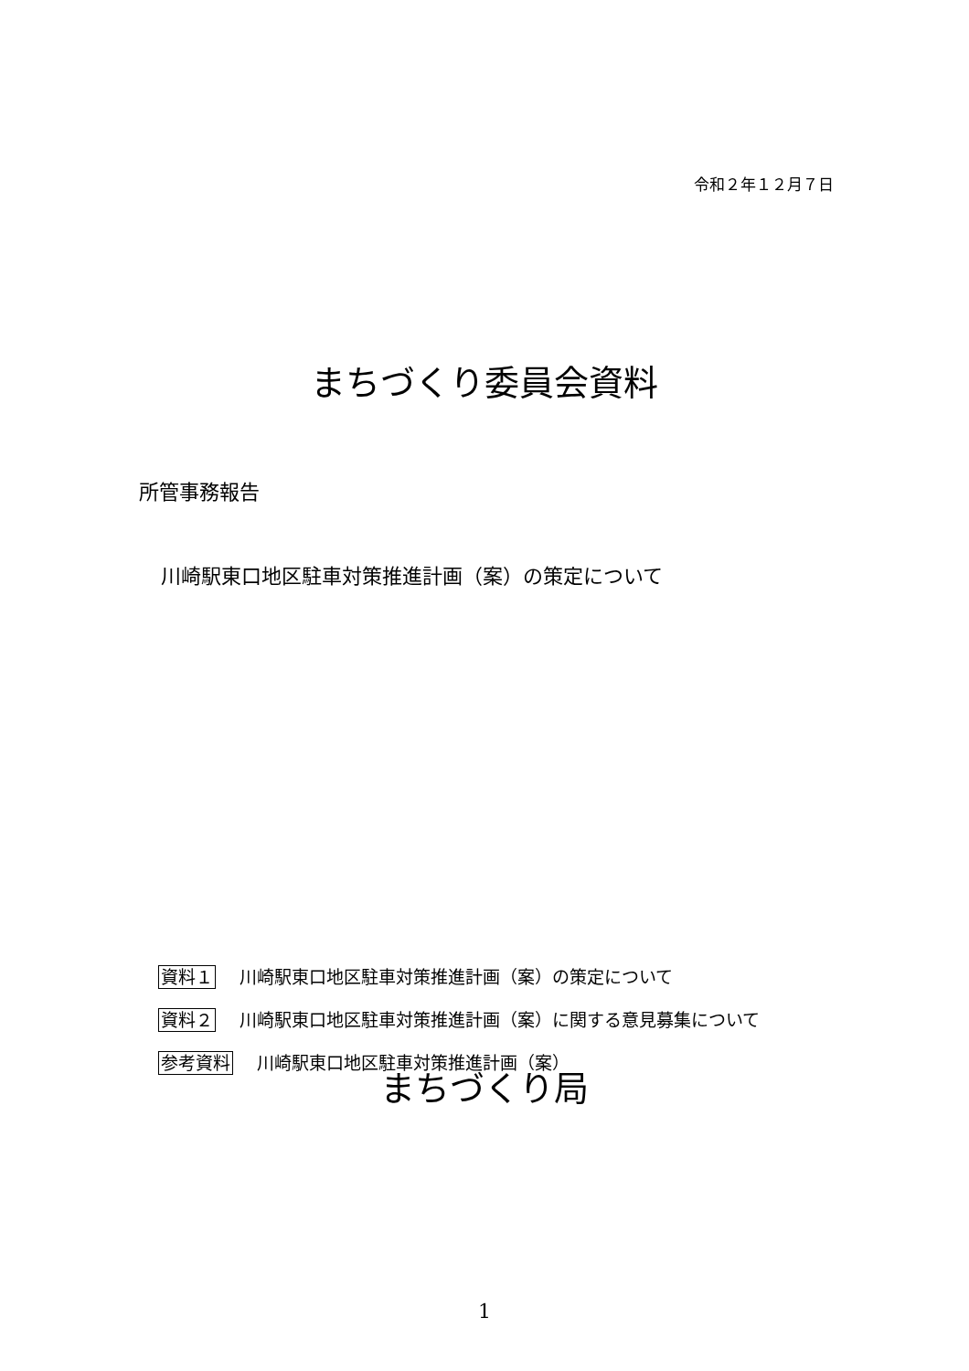令和２年１２月７日
まちづくり委員会資料
所管事務報告
川崎駅東口地区駐車対策推進計画（案）の策定について
資料１ 川崎駅東口地区駐車対策推進計画（案）の策定について
資料２ 川崎駅東口地区駐車対策推進計画（案）に関する意見募集について
参考資料 川崎駅東口地区駐車対策推進計画（案）
まちづくり局
1